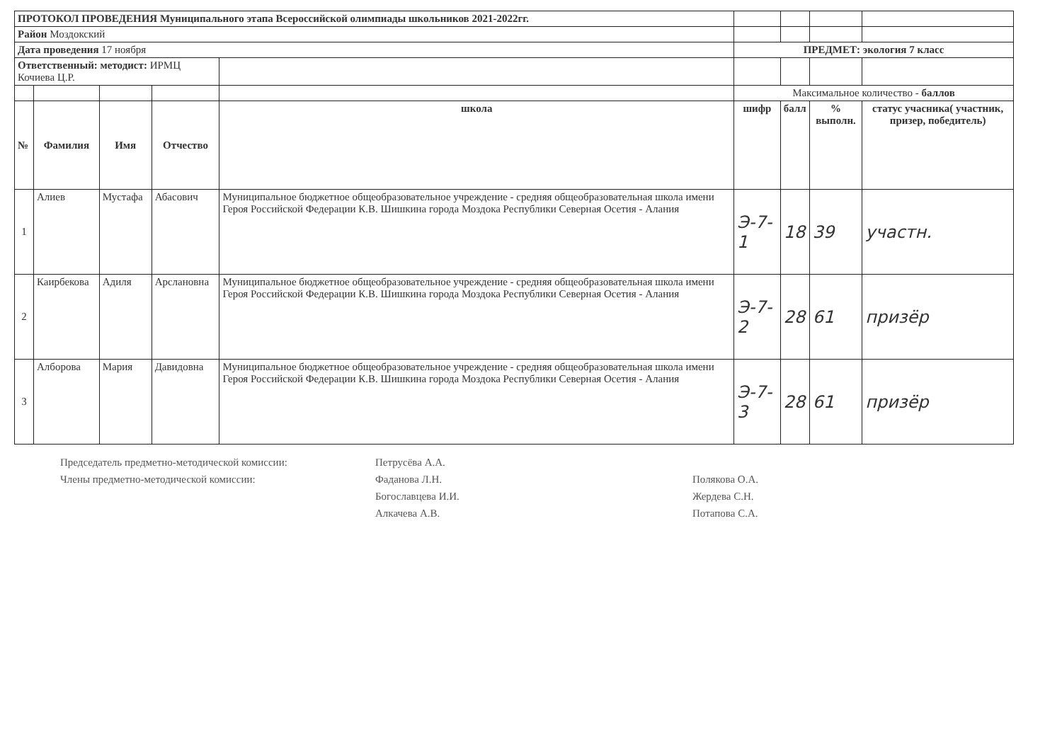| ПРОТОКОЛ ПРОВЕДЕНИЯ Муниципального этапа Всероссийской олимпиады школьников 2021-2022гг. | | | | | | | | |
| Район Моздокский | | | | | | | | |
| Дата проведения 17 ноября | | | | | ПРЕДМЕТ: экология 7 класс | | | |
| Ответственный: методист: ИРМЦ Кочиева Ц.Р. | | | | | | | | |
| | | | | | Максимальное количество - баллов | | | |
| № | Фамилия | Имя | Отчество | школа | шифр | балл | % выполн. | статус учасника( участник, призер, победитель) |
| 1 | Алиев | Мустафа | Абасович | Муниципальное бюджетное общеобразовательное учреждение - средняя общеобразовательная школа имени Героя Российской Федерации К.В. Шишкина города Моздока Республики Северная Осетия - Алания | Э-7-1 | 18 | 39 | участн. |
| 2 | Каирбекова | Адиля | Арслановна | Муниципальное бюджетное общеобразовательное учреждение - средняя общеобразовательная школа имени Героя Российской Федерации К.В. Шишкина города Моздока Республики Северная Осетия - Алания | Э-7-2 | 28 | 61 | призёр |
| 3 | Алборова | Мария | Давидовна | Муниципальное бюджетное общеобразовательное учреждение - средняя общеобразовательная школа имени Героя Российской Федерации К.В. Шишкина города Моздока Республики Северная Осетия - Алания | Э-7-3 | 28 | 61 | призёр |
Председатель предметно-методической комиссии:
Члены предметно-методической комиссии:
Петрусёва А.А.
Фаданова Л.Н.
Богославцева И.И.
Алкачева А.В.
Полякова О.А.
Жердева С.Н.
Потапова С.А.